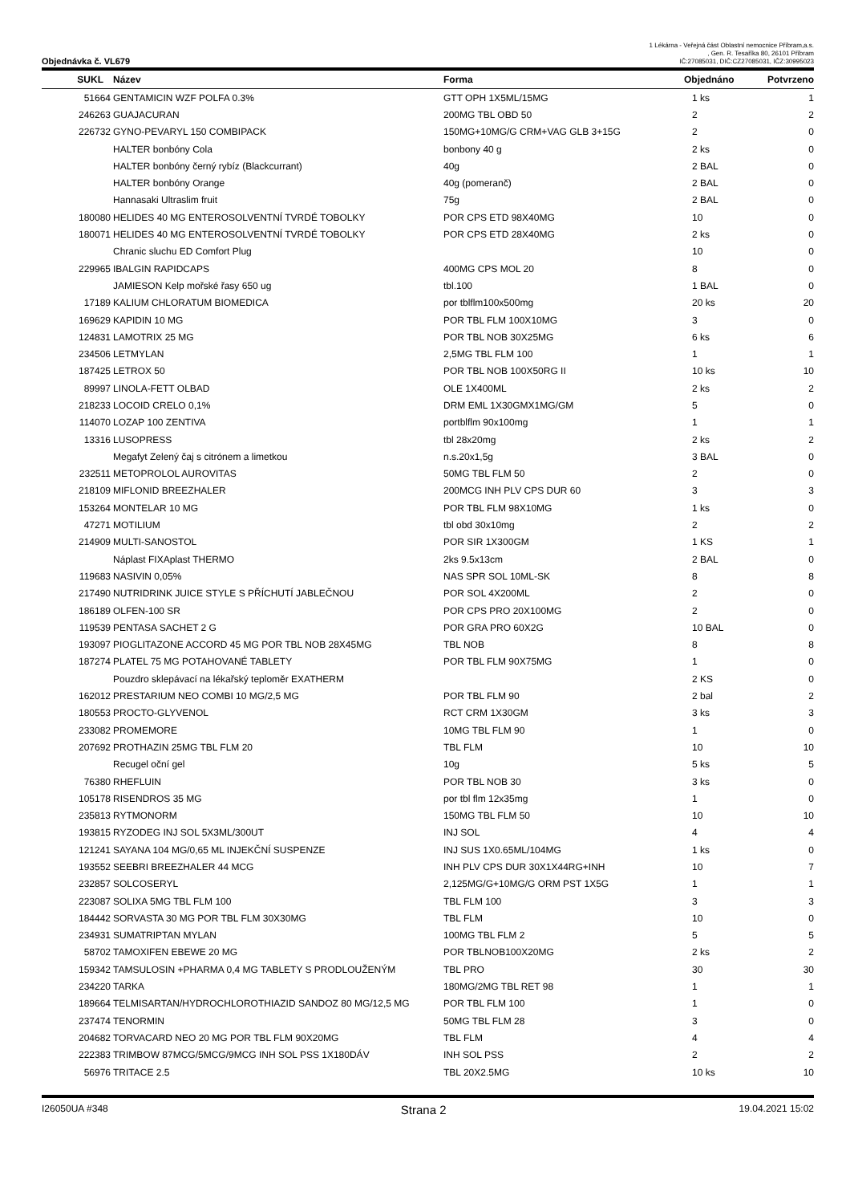Objednávka č. VL679
1 Lékárna - Veřejná část Oblastní nemocnice Příbram,a.s.
, Gen. R. Tesaříka 80, 26101 Příbram
IČ:27085031, DIČ:CZ27085031, IČZ:30995023
| SUKL | Název | Forma | Objednáno | Potvrzeno |
| --- | --- | --- | --- | --- |
| 51664 | GENTAMICIN WZF POLFA 0.3% | GTT OPH 1X5ML/15MG | 1 ks | 1 |
| 246263 | GUAJACURAN | 200MG TBL OBD 50 | 2 | 2 |
| 226732 | GYNO-PEVARYL 150 COMBIPACK | 150MG+10MG/G CRM+VAG GLB 3+15G | 2 | 0 |
| | HALTER bonbóny Cola | bonbony 40 g | 2 ks | 0 |
| | HALTER bonbóny černý rybíz (Blackcurrant) | 40g | 2 BAL | 0 |
| | HALTER bonbóny Orange | 40g (pomeranč) | 2 BAL | 0 |
| | Hannasaki Ultraslim fruit | 75g | 2 BAL | 0 |
| 180080 | HELIDES 40 MG ENTEROSOLVENTNÍ TVRDÉ TOBOLKY | POR CPS ETD 98X40MG | 10 | 0 |
| 180071 | HELIDES 40 MG ENTEROSOLVENTNÍ TVRDÉ TOBOLKY | POR CPS ETD 28X40MG | 2 ks | 0 |
| | Chranic sluchu ED Comfort Plug | | 10 | 0 |
| 229965 | IBALGIN RAPIDCAPS | 400MG CPS MOL 20 | 8 | 0 |
| | JAMIESON Kelp mořské řasy 650 ug | tbl.100 | 1 BAL | 0 |
| 17189 | KALIUM CHLORATUM BIOMEDICA | por tblflm100x500mg | 20 ks | 20 |
| 169629 | KAPIDIN 10 MG | POR TBL FLM 100X10MG | 3 | 0 |
| 124831 | LAMOTRIX 25 MG | POR TBL NOB 30X25MG | 6 ks | 6 |
| 234506 | LETMYLAN | 2,5MG TBL FLM 100 | 1 | 1 |
| 187425 | LETROX 50 | POR TBL NOB 100X50RG II | 10 ks | 10 |
| 89997 | LINOLA-FETT OLBAD | OLE 1X400ML | 2 ks | 2 |
| 218233 | LOCOID CRELO 0,1% | DRM EML 1X30GMX1MG/GM | 5 | 0 |
| 114070 | LOZAP 100 ZENTIVA | portblflm 90x100mg | 1 | 1 |
| 13316 | LUSOPRESS | tbl 28x20mg | 2 ks | 2 |
| | Megafyt Zelený čaj s citrónem a limetkou | n.s.20x1,5g | 3 BAL | 0 |
| 232511 | METOPROLOL AUROVITAS | 50MG TBL FLM 50 | 2 | 0 |
| 218109 | MIFLONID BREEZHALER | 200MCG INH PLV CPS DUR 60 | 3 | 3 |
| 153264 | MONTELAR 10 MG | POR TBL FLM 98X10MG | 1 ks | 0 |
| 47271 | MOTILIUM | tbl obd 30x10mg | 2 | 2 |
| 214909 | MULTI-SANOSTOL | POR SIR 1X300GM | 1 KS | 1 |
| | Náplast FIXAplast THERMO | 2ks 9.5x13cm | 2 BAL | 0 |
| 119683 | NASIVIN 0,05% | NAS SPR SOL 10ML-SK | 8 | 8 |
| 217490 | NUTRIDRINK JUICE STYLE S PŘÍCHUTÍ JABLEČNOU | POR SOL 4X200ML | 2 | 0 |
| 186189 | OLFEN-100 SR | POR CPS PRO 20X100MG | 2 | 0 |
| 119539 | PENTASA SACHET 2 G | POR GRA PRO 60X2G | 10 BAL | 0 |
| 193097 | PIOGLITAZONE ACCORD 45 MG POR TBL NOB 28X45MG | TBL NOB | 8 | 8 |
| 187274 | PLATEL 75 MG POTAHOVANÉ TABLETY | POR TBL FLM 90X75MG | 1 | 0 |
| | Pouzdro sklepávací na lékařský teploměr EXATHERM | | 2 KS | 0 |
| 162012 | PRESTARIUM NEO COMBI 10 MG/2,5 MG | POR TBL FLM 90 | 2 bal | 2 |
| 180553 | PROCTO-GLYVENOL | RCT CRM 1X30GM | 3 ks | 3 |
| 233082 | PROMEMORE | 10MG TBL FLM 90 | 1 | 0 |
| 207692 | PROTHAZIN 25MG TBL FLM 20 | TBL FLM | 10 | 10 |
| | Recugel oční gel | 10g | 5 ks | 5 |
| 76380 | RHEFLUIN | POR TBL NOB 30 | 3 ks | 0 |
| 105178 | RISENDROS 35 MG | por tbl flm 12x35mg | 1 | 0 |
| 235813 | RYTMONORM | 150MG TBL FLM 50 | 10 | 10 |
| 193815 | RYZODEG INJ SOL 5X3ML/300UT | INJ SOL | 4 | 4 |
| 121241 | SAYANA 104 MG/0,65 ML INJEKČNÍ SUSPENZE | INJ SUS 1X0.65ML/104MG | 1 ks | 0 |
| 193552 | SEEBRI BREEZHALER 44 MCG | INH PLV CPS DUR 30X1X44RG+INH | 10 | 7 |
| 232857 | SOLCOSERYL | 2,125MG/G+10MG/G ORM PST 1X5G | 1 | 1 |
| 223087 | SOLIXA 5MG TBL FLM 100 | TBL FLM 100 | 3 | 3 |
| 184442 | SORVASTA 30 MG POR TBL FLM 30X30MG | TBL FLM | 10 | 0 |
| 234931 | SUMATRIPTAN MYLAN | 100MG TBL FLM 2 | 5 | 5 |
| 58702 | TAMOXIFEN EBEWE 20 MG | POR TBLNOB100X20MG | 2 ks | 2 |
| 159342 | TAMSULOSIN +PHARMA 0,4 MG TABLETY S PRODLOUŽENÝM | TBL PRO | 30 | 30 |
| 234220 | TARKA | 180MG/2MG TBL RET 98 | 1 | 1 |
| 189664 | TELMISARTAN/HYDROCHLOROTHIAZID SANDOZ 80 MG/12,5 MG | POR TBL FLM 100 | 1 | 0 |
| 237474 | TENORMIN | 50MG TBL FLM 28 | 3 | 0 |
| 204682 | TORVACARD NEO 20 MG POR TBL FLM 90X20MG | TBL FLM | 4 | 4 |
| 222383 | TRIMBOW 87MCG/5MCG/9MCG INH SOL PSS 1X180DÁV | INH SOL PSS | 2 | 2 |
| 56976 | TRITACE 2.5 | TBL 20X2.5MG | 10 ks | 10 |
I26050UA #348 Strana 2 19.04.2021 15:02